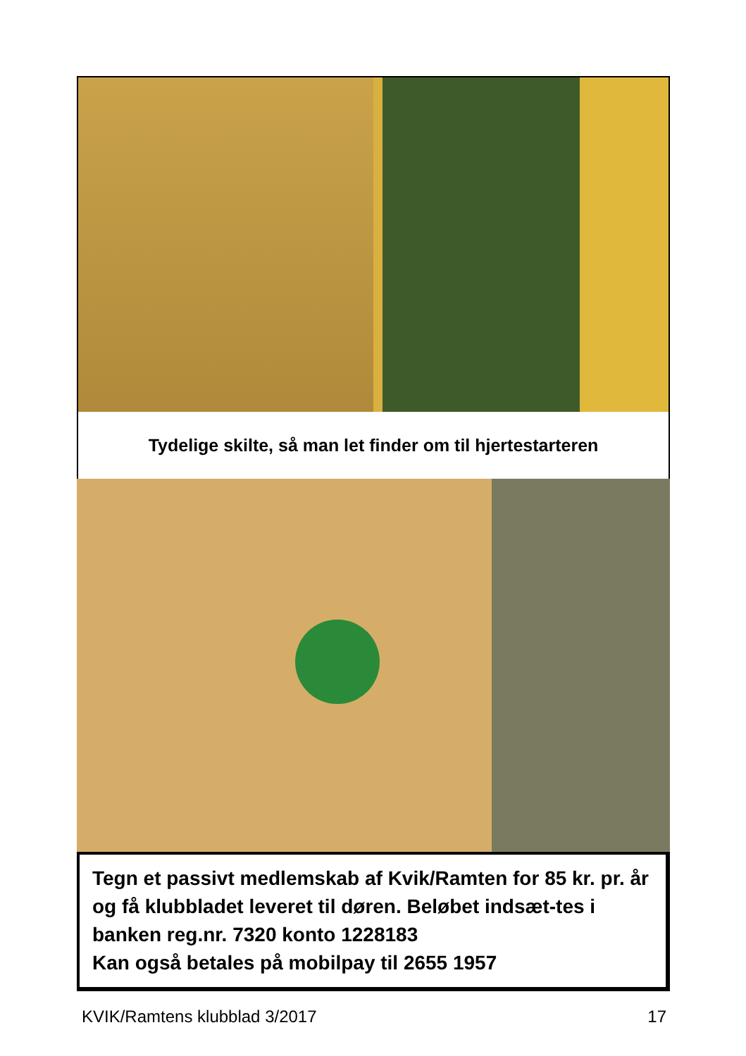Tydelige skilte, så man let finder om til hjertestarteren
Tegn et passivt medlemskab af Kvik/Ramten for 85 kr. pr. år og få klubbladet leveret til døren. Beløbet indsæt-tes i banken reg.nr. 7320 konto 1228183
Kan også betales på mobilpay til 2655 1957
KVIK/Ramtens klubblad 3/2017 17